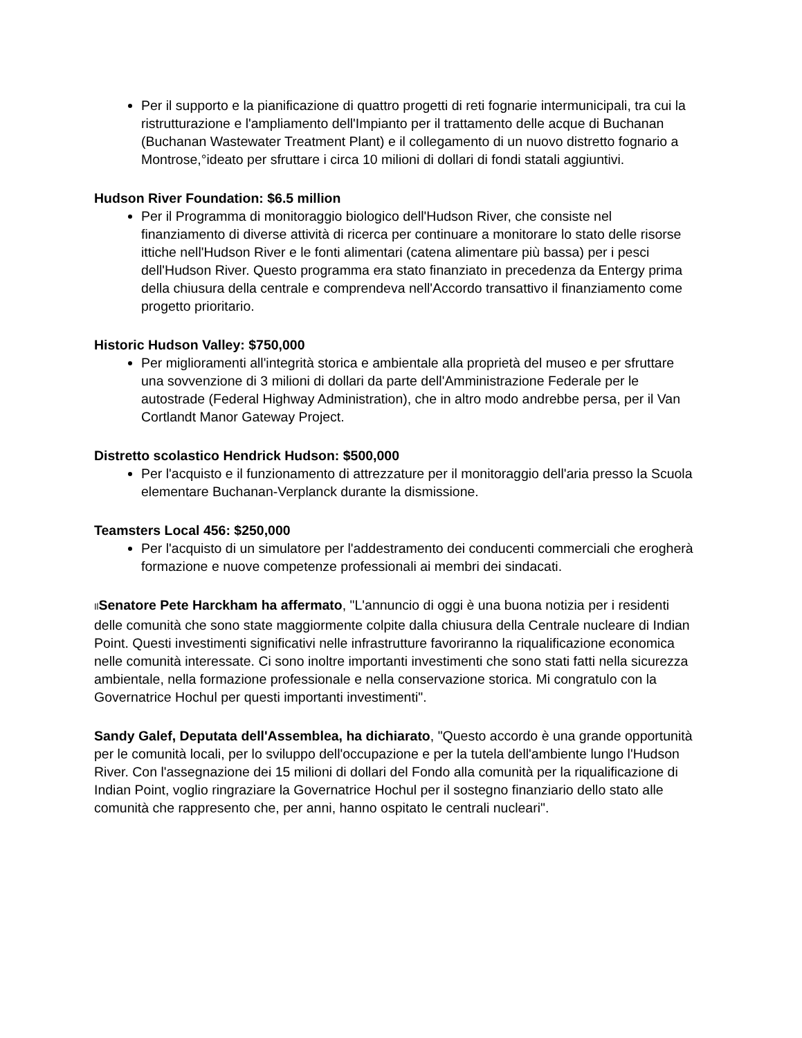Per il supporto e la pianificazione di quattro progetti di reti fognarie intermunicipali, tra cui la ristrutturazione e l'ampliamento dell'Impianto per il trattamento delle acque di Buchanan (Buchanan Wastewater Treatment Plant) e il collegamento di un nuovo distretto fognario a Montrose,°ideato per sfruttare i circa 10 milioni di dollari di fondi statali aggiuntivi.
Hudson River Foundation: $6.5 million
Per il Programma di monitoraggio biologico dell'Hudson River, che consiste nel finanziamento di diverse attività di ricerca per continuare a monitorare lo stato delle risorse ittiche nell'Hudson River e le fonti alimentari (catena alimentare più bassa) per i pesci dell'Hudson River. Questo programma era stato finanziato in precedenza da Entergy prima della chiusura della centrale e comprendeva nell'Accordo transattivo il finanziamento come progetto prioritario.
Historic Hudson Valley: $750,000
Per miglioramenti all'integrità storica e ambientale alla proprietà del museo e per sfruttare una sovvenzione di 3 milioni di dollari da parte dell'Amministrazione Federale per le autostrade (Federal Highway Administration), che in altro modo andrebbe persa, per il Van Cortlandt Manor Gateway Project.
Distretto scolastico Hendrick Hudson: $500,000
Per l'acquisto e il funzionamento di attrezzature per il monitoraggio dell'aria presso la Scuola elementare Buchanan-Verplanck durante la dismissione.
Teamsters Local 456: $250,000
Per l'acquisto di un simulatore per l'addestramento dei conducenti commerciali che erogherà formazione e nuove competenze professionali ai membri dei sindacati.
Il Senatore Pete Harckham ha affermato, "L'annuncio di oggi è una buona notizia per i residenti delle comunità che sono state maggiormente colpite dalla chiusura della Centrale nucleare di Indian Point. Questi investimenti significativi nelle infrastrutture favoriranno la riqualificazione economica nelle comunità interessate. Ci sono inoltre importanti investimenti che sono stati fatti nella sicurezza ambientale, nella formazione professionale e nella conservazione storica. Mi congratulo con la Governatrice Hochul per questi importanti investimenti".
Sandy Galef, Deputata dell'Assemblea, ha dichiarato, "Questo accordo è una grande opportunità per le comunità locali, per lo sviluppo dell'occupazione e per la tutela dell'ambiente lungo l'Hudson River. Con l'assegnazione dei 15 milioni di dollari del Fondo alla comunità per la riqualificazione di Indian Point, voglio ringraziare la Governatrice Hochul per il sostegno finanziario dello stato alle comunità che rappresento che, per anni, hanno ospitato le centrali nucleari".